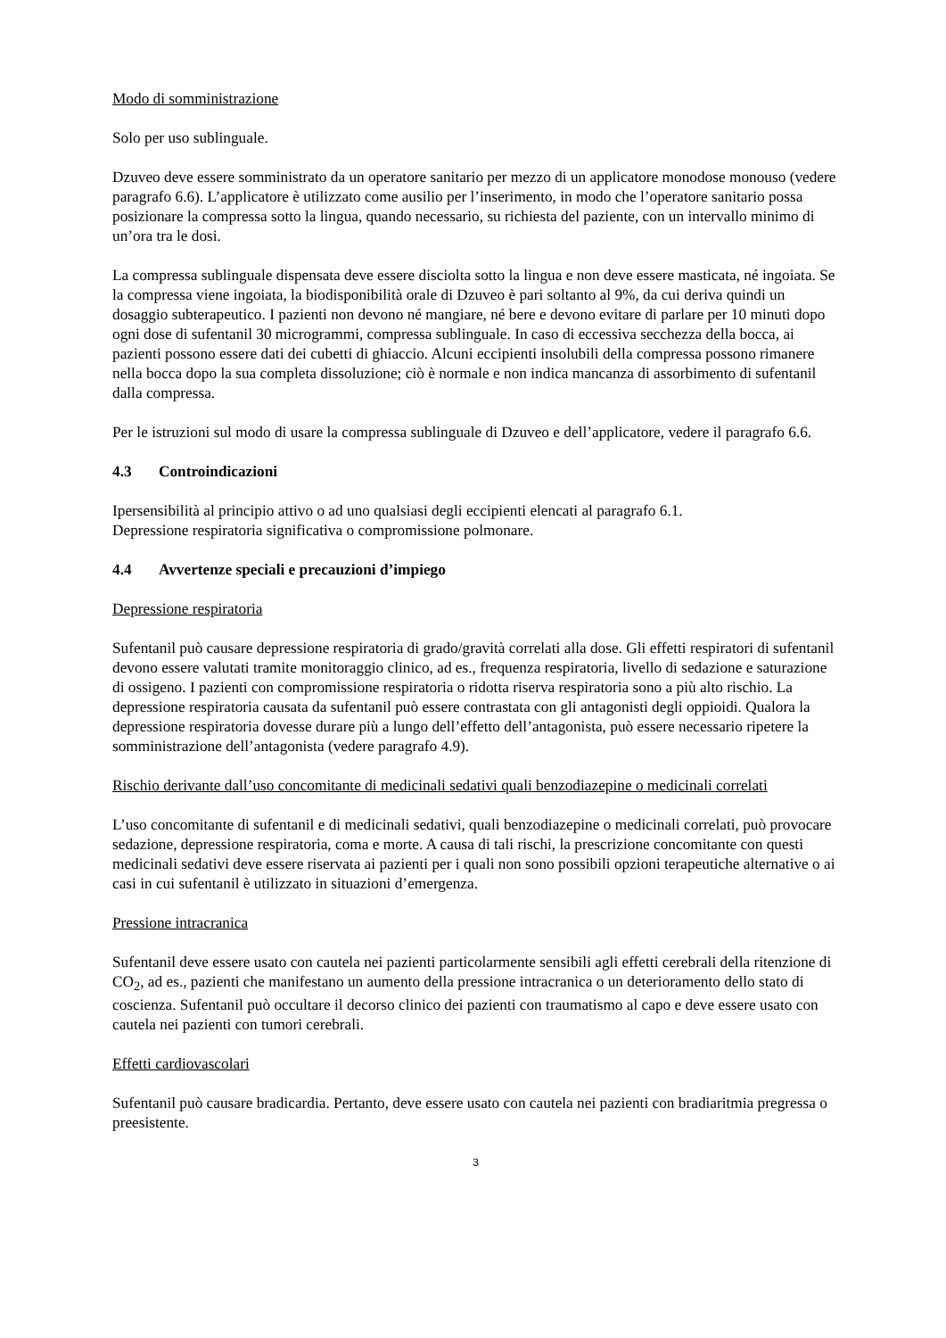Modo di somministrazione
Solo per uso sublinguale.
Dzuveo deve essere somministrato da un operatore sanitario per mezzo di un applicatore monodose monouso (vedere paragrafo 6.6). L’applicatore è utilizzato come ausilio per l’inserimento, in modo che l’operatore sanitario possa posizionare la compressa sotto la lingua, quando necessario, su richiesta del paziente, con un intervallo minimo di un’ora tra le dosi.
La compressa sublinguale dispensata deve essere disciolta sotto la lingua e non deve essere masticata, né ingoiata. Se la compressa viene ingoiata, la biodisponibilità orale di Dzuveo è pari soltanto al 9%, da cui deriva quindi un dosaggio subterapeutico. I pazienti non devono né mangiare, né bere e devono evitare di parlare per 10 minuti dopo ogni dose di sufentanil 30 microgrammi, compressa sublinguale. In caso di eccessiva secchezza della bocca, ai pazienti possono essere dati dei cubetti di ghiaccio. Alcuni eccipienti insolubili della compressa possono rimanere nella bocca dopo la sua completa dissoluzione; ciò è normale e non indica mancanza di assorbimento di sufentanil dalla compressa.
Per le istruzioni sul modo di usare la compressa sublinguale di Dzuveo e dell’applicatore, vedere il paragrafo 6.6.
4.3 Controindicazioni
Ipersensibilità al principio attivo o ad uno qualsiasi degli eccipienti elencati al paragrafo 6.1.
Depressione respiratoria significativa o compromissione polmonare.
4.4 Avvertenze speciali e precauzioni d’impiego
Depressione respiratoria
Sufentanil può causare depressione respiratoria di grado/gravità correlati alla dose. Gli effetti respiratori di sufentanil devono essere valutati tramite monitoraggio clinico, ad es., frequenza respiratoria, livello di sedazione e saturazione di ossigeno. I pazienti con compromissione respiratoria o ridotta riserva respiratoria sono a più alto rischio. La depressione respiratoria causata da sufentanil può essere contrastata con gli antagonisti degli oppioidi. Qualora la depressione respiratoria dovesse durare più a lungo dell’effetto dell’antagonista, può essere necessario ripetere la somministrazione dell’antagonista (vedere paragrafo 4.9).
Rischio derivante dall’uso concomitante di medicinali sedativi quali benzodiazepine o medicinali correlati
L’uso concomitante di sufentanil e di medicinali sedativi, quali benzodiazepine o medicinali correlati, può provocare sedazione, depressione respiratoria, coma e morte. A causa di tali rischi, la prescrizione concomitante con questi medicinali sedativi deve essere riservata ai pazienti per i quali non sono possibili opzioni terapeutiche alternative o ai casi in cui sufentanil è utilizzato in situazioni d’emergenza.
Pressione intracranica
Sufentanil deve essere usato con cautela nei pazienti particolarmente sensibili agli effetti cerebrali della ritenzione di CO<sub>2</sub>, ad es., pazienti che manifestano un aumento della pressione intracranica o un deterioramento dello stato di coscienza. Sufentanil può occultare il decorso clinico dei pazienti con traumatismo al capo e deve essere usato con cautela nei pazienti con tumori cerebrali.
Effetti cardiovascolari
Sufentanil può causare bradicardia. Pertanto, deve essere usato con cautela nei pazienti con bradiaritmia pregressa o preesistente.
3